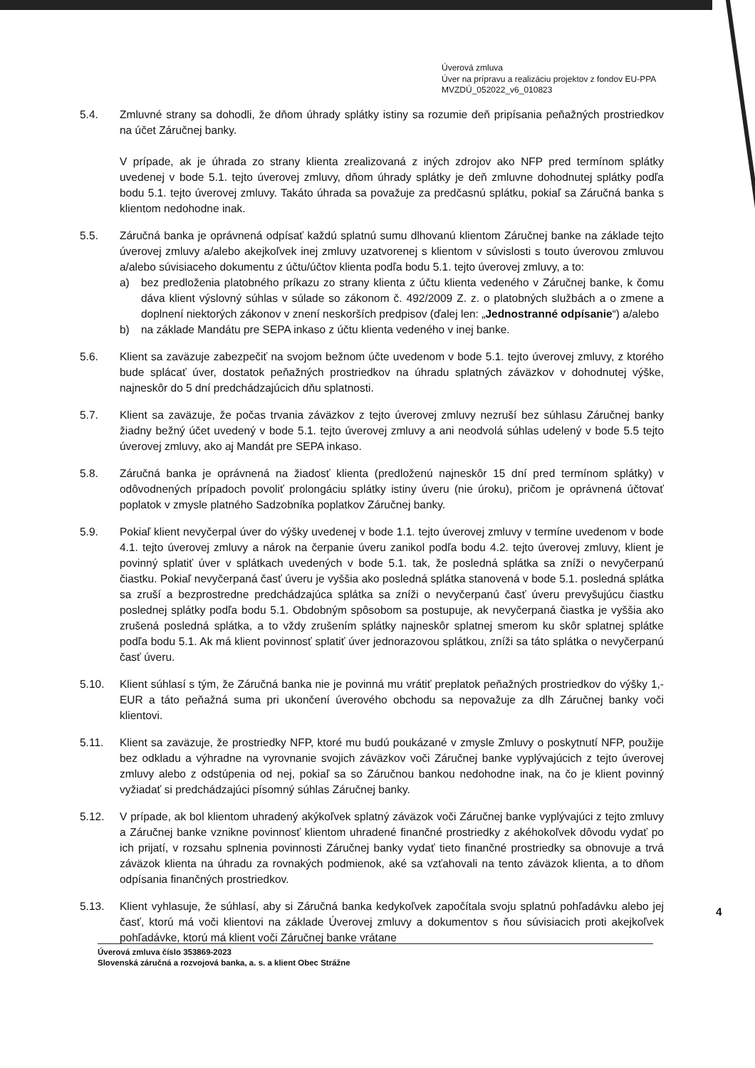Úverová zmluva
Úver na prípravu a realizáciu projektov z fondov EU-PPA
MVZDÚ_052022_v6_010823
5.4. Zmluvné strany sa dohodli, že dňom úhrady splátky istiny sa rozumie deň pripísania peňažných prostriedkov na účet Záručnej banky.
V prípade, ak je úhrada zo strany klienta zrealizovaná z iných zdrojov ako NFP pred termínom splátky uvedenej v bode 5.1. tejto úverovej zmluvy, dňom úhrady splátky je deň zmluvne dohodnutej splátky podľa bodu 5.1. tejto úverovej zmluvy. Takáto úhrada sa považuje za predčasnú splátku, pokiaľ sa Záručná banka s klientom nedohodne inak.
5.5. Záručná banka je oprávnená odpísať každú splatnú sumu dlhovanú klientom Záručnej banke na základe tejto úverovej zmluvy a/alebo akejkoľvek inej zmluvy uzatvorenej s klientom v súvislosti s touto úverovou zmluvou a/alebo súvisiaceho dokumentu z účtu/účtov klienta podľa bodu 5.1. tejto úverovej zmluvy, a to:
a) bez predloženia platobného príkazu zo strany klienta z účtu klienta vedeného v Záručnej banke, k čomu dáva klient výslovný súhlas v súlade so zákonom č. 492/2009 Z. z. o platobných službách a o zmene a doplnení niektorých zákonov v znení neskorších predpisov (ďalej len: „Jednostranné odpísanie“) a/alebo
b) na základe Mandátu pre SEPA inkaso z účtu klienta vedeného v inej banke.
5.6. Klient sa zaväzuje zabezpečiť na svojom bežnom účte uvedenom v bode 5.1. tejto úverovej zmluvy, z ktorého bude splácať úver, dostatok peňažných prostriedkov na úhradu splatných záväzkov v dohodnutej výške, najneskôr do 5 dní predchádzajúcich dňu splatnosti.
5.7. Klient sa zaväzuje, že počas trvania záväzkov z tejto úverovej zmluvy nezruší bez súhlasu Záručnej banky žiadny bežný účet uvedený v bode 5.1. tejto úverovej zmluvy a ani neodvolá súhlas udelený v bode 5.5 tejto úverovej zmluvy, ako aj Mandát pre SEPA inkaso.
5.8. Záručná banka je oprávnená na žiadosť klienta (predloženú najneskôr 15 dní pred termínom splátky) v odôvodnených prípadoch povoliť prolongáciu splátky istiny úveru (nie úroku), pričom je oprávnená účtovať poplatok v zmysle platného Sadzobníka poplatkov Záručnej banky.
5.9. Pokiaľ klient nevyčerpal úver do výšky uvedenej v bode 1.1. tejto úverovej zmluvy v termíne uvedenom v bode 4.1. tejto úverovej zmluvy a nárok na čerpanie úveru zanikol podľa bodu 4.2. tejto úverovej zmluvy, klient je povinný splatiť úver v splátkach uvedených v bode 5.1. tak, že posledná splátka sa zníži o nevyčerpanú čiastku. Pokiaľ nevyčerpaná časť úveru je vyššia ako posledná splátka stanovená v bode 5.1. posledná splátka sa zruší a bezprostredne predchádzajúca splátka sa zníži o nevyčerpanú časť úveru prevyšujúcu čiastku poslednej splátky podľa bodu 5.1. Obdobným spôsobom sa postupuje, ak nevyčerpaná čiastka je vyššia ako zrušená posledná splátka, a to vždy zrušením splátky najneskôr splatnej smerom ku skôr splatnej splátke podľa bodu 5.1. Ak má klient povinnosť splatiť úver jednorazovou splátkou, zníži sa táto splátka o nevyčerpanú časť úveru.
5.10. Klient súhlasí s tým, že Záručná banka nie je povinná mu vrátiť preplatok peňažných prostriedkov do výšky 1,- EUR a táto peňažná suma pri ukončení úverového obchodu sa nepovažuje za dlh Záručnej banky voči klientovi.
5.11. Klient sa zaväzuje, že prostriedky NFP, ktoré mu budú poukázané v zmysle Zmluvy o poskytnutí NFP, použije bez odkladu a výhradne na vyrovnanie svojich záväzkov voči Záručnej banke vyplývajúcich z tejto úverovej zmluvy alebo z odstúpenia od nej, pokiaľ sa so Záručnou bankou nedohodne inak, na čo je klient povinný vyžiadať si predchádzajúci písomný súhlas Záručnej banky.
5.12. V prípade, ak bol klientom uhradený akýkoľvek splatný záväzok voči Záručnej banke vyplývajúci z tejto zmluvy a Záručnej banke vznikne povinnosť klientom uhradené finančné prostriedky z akéhokoľvek dôvodu vydať po ich prijatí, v rozsahu splnenia povinnosti Záručnej banky vydať tieto finančné prostriedky sa obnovuje a trvá záväzok klienta na úhradu za rovnakých podmienok, aké sa vzťahovali na tento záväzok klienta, a to dňom odpísania finančných prostriedkov.
5.13. Klient vyhlasuje, že súhlasí, aby si Záručná banka kedykoľvek započítala svoju splatnú pohľadávku alebo jej časť, ktorú má voči klientovi na základe Úverovej zmluvy a dokumentov s ňou súvisiacich proti akejkoľvek pohľadávke, ktorú má klient voči Záručnej banke vrátane
4
Úverová zmluva číslo 353869-2023
Slovenská záručná a rozvojová banka, a. s. a klient Obec Strážne